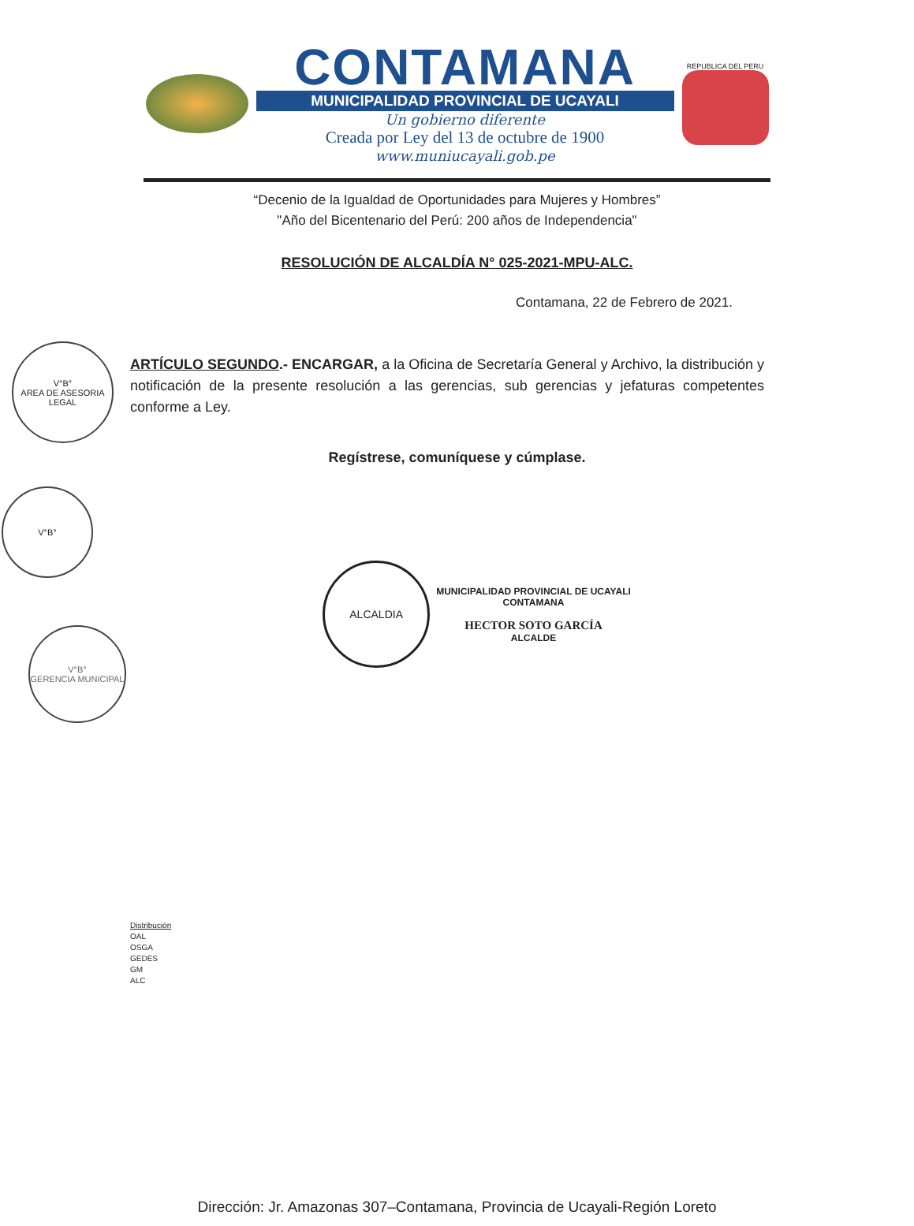CONTAMANA
MUNICIPALIDAD PROVINCIAL DE UCAYALI
Un gobierno diferente
Creada por Ley del 13 de octubre de 1900
www.muniucayali.gob.pe
REPUBLICA DEL PERU
“Decenio de la Igualdad de Oportunidades para Mujeres y Hombres”
"Año del Bicentenario del Perú: 200 años de Independencia"
RESOLUCIÓN DE ALCALDÍA N° 025-2021-MPU-ALC.
Contamana, 22 de Febrero de 2021.
ARTÍCULO SEGUNDO.- ENCARGAR, a la Oficina de Secretaría General y Archivo, la distribución y notificación de la presente resolución a las gerencias, sub gerencias y jefaturas competentes conforme a Ley.
Regístrese, comuníquese y cúmplase.
ALCALDIA
MUNICIPALIDAD PROVINCIAL DE UCAYALI
CONTAMANA
HECTOR SOTO GARCÍA
ALCALDE
Distribución
OAL
OSGA
GEDES
GM
ALC
V°B°
AREA DE ASESORIA LEGAL
V°B°
V°B°
GERENCIA MUNICIPAL
Dirección: Jr. Amazonas 307–Contamana, Provincia de Ucayali-Región Loreto